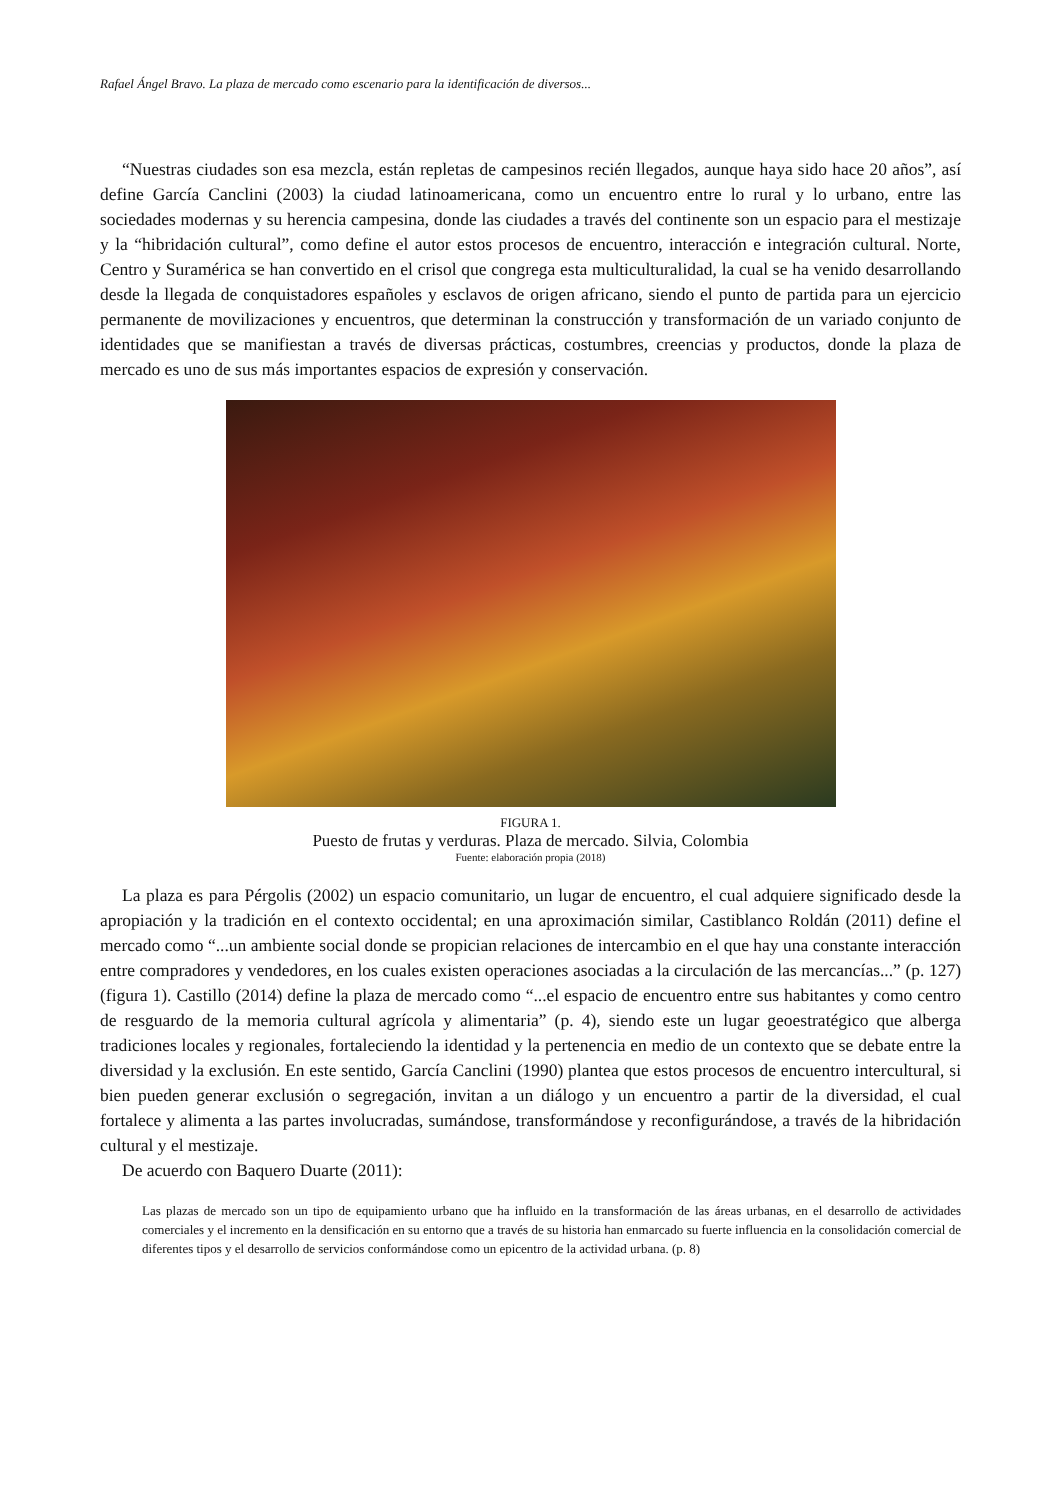Rafael Ángel Bravo. La plaza de mercado como escenario para la identificación de diversos...
“Nuestras ciudades son esa mezcla, están repletas de campesinos recién llegados, aunque haya sido hace 20 años”, así define García Canclini (2003) la ciudad latinoamericana, como un encuentro entre lo rural y lo urbano, entre las sociedades modernas y su herencia campesina, donde las ciudades a través del continente son un espacio para el mestizaje y la “hibridación cultural”, como define el autor estos procesos de encuentro, interacción e integración cultural. Norte, Centro y Suramérica se han convertido en el crisol que congrega esta multiculturalidad, la cual se ha venido desarrollando desde la llegada de conquistadores españoles y esclavos de origen africano, siendo el punto de partida para un ejercicio permanente de movilizaciones y encuentros, que determinan la construcción y transformación de un variado conjunto de identidades que se manifiestan a través de diversas prácticas, costumbres, creencias y productos, donde la plaza de mercado es uno de sus más importantes espacios de expresión y conservación.
FIGURA 1.
Puesto de frutas y verduras. Plaza de mercado. Silvia, Colombia
Fuente: elaboración propia (2018)
La plaza es para Pérgolis (2002) un espacio comunitario, un lugar de encuentro, el cual adquiere significado desde la apropiación y la tradición en el contexto occidental; en una aproximación similar, Castiblanco Roldán (2011) define el mercado como “...un ambiente social donde se propician relaciones de intercambio en el que hay una constante interacción entre compradores y vendedores, en los cuales existen operaciones asociadas a la circulación de las mercancías...” (p. 127) (figura 1). Castillo (2014) define la plaza de mercado como “...el espacio de encuentro entre sus habitantes y como centro de resguardo de la memoria cultural agrícola y alimentaria” (p. 4), siendo este un lugar geoestratégico que alberga tradiciones locales y regionales, fortaleciendo la identidad y la pertenencia en medio de un contexto que se debate entre la diversidad y la exclusión. En este sentido, García Canclini (1990) plantea que estos procesos de encuentro intercultural, si bien pueden generar exclusión o segregación, invitan a un diálogo y un encuentro a partir de la diversidad, el cual fortalece y alimenta a las partes involucradas, sumándose, transformándose y reconfigurándose, a través de la hibridación cultural y el mestizaje.
De acuerdo con Baquero Duarte (2011):
Las plazas de mercado son un tipo de equipamiento urbano que ha influido en la transformación de las áreas urbanas, en el desarrollo de actividades comerciales y el incremento en la densificación en su entorno que a través de su historia han enmarcado su fuerte influencia en la consolidación comercial de diferentes tipos y el desarrollo de servicios conformándose como un epicentro de la actividad urbana. (p. 8)